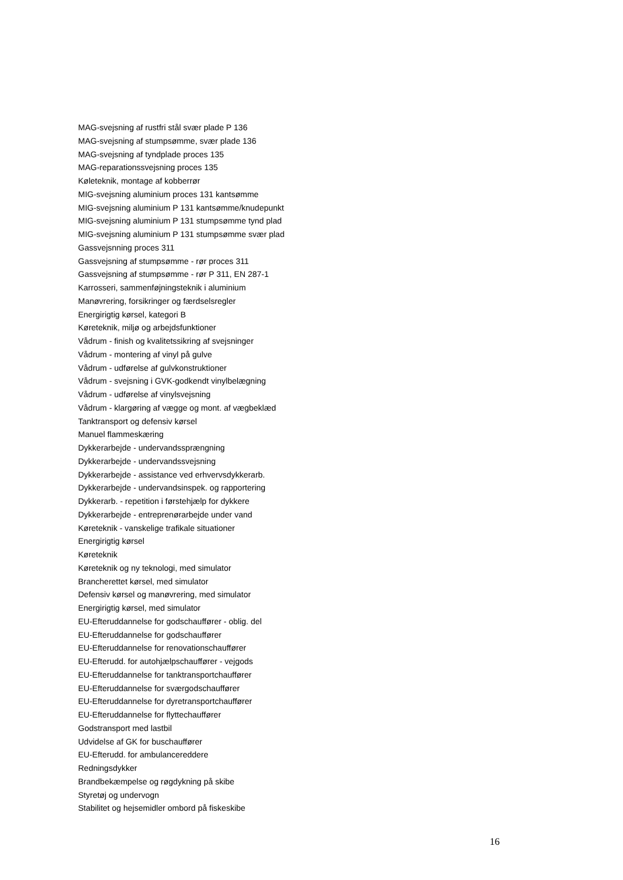MAG-svejsning af rustfri stål svær plade P 136
MAG-svejsning af stumpsømme, svær plade 136
MAG-svejsning af tyndplade proces 135
MAG-reparationssvejsning proces 135
Køleteknik, montage af kobberrør
MIG-svejsning aluminium proces 131 kantsømme
MIG-svejsning aluminium P 131 kantsømme/knudepunkt
MIG-svejsning aluminium P 131 stumpsømme tynd plad
MIG-svejsning aluminium P 131 stumpsømme svær plad
Gassvejsnning proces 311
Gassvejsning af stumpsømme - rør proces 311
Gassvejsning af stumpsømme - rør P 311, EN 287-1
Karrosseri, sammenføjningsteknik i aluminium
Manøvrering, forsikringer og færdselsregler
Energirigtig kørsel, kategori B
Køreteknik, miljø og arbejdsfunktioner
Vådrum - finish og kvalitetssikring af svejsninger
Vådrum - montering af vinyl på gulve
Vådrum - udførelse af gulvkonstruktioner
Vådrum - svejsning i GVK-godkendt vinylbelægning
Vådrum - udførelse af vinylsvejsning
Vådrum - klargøring af vægge og mont. af vægbeklæd
Tanktransport og defensiv kørsel
Manuel flammeskæring
Dykkerarbejde - undervandssprængning
Dykkerarbejde - undervandssvejsning
Dykkerarbejde - assistance ved erhvervsdykkerarb.
Dykkerarbejde - undervandsinspek. og rapportering
Dykkerarb. - repetition i førstehjælp for dykkere
Dykkerarbejde - entreprenørarbejde under vand
Køreteknik - vanskelige trafikale situationer
Energirigtig kørsel
Køreteknik
Køreteknik og ny teknologi, med simulator
Brancherettet kørsel, med simulator
Defensiv kørsel og manøvrering, med simulator
Energirigtig kørsel, med simulator
EU-Efteruddannelse for godschauffører - oblig. del
EU-Efteruddannelse for godschauffører
EU-Efteruddannelse for renovationschauffører
EU-Efterudd. for autohjælpschauffører - vejgods
EU-Efteruddannelse for tanktransportchauffører
EU-Efteruddannelse for sværgodschauffører
EU-Efteruddannelse for dyretransportchauffører
EU-Efteruddannelse for flyttechauffører
Godstransport med lastbil
Udvidelse af GK for buschauffører
EU-Efterudd. for ambulancereddere
Redningsdykker
Brandbekæmpelse og røgdykning på skibe
Styretøj og undervogn
Stabilitet og hejsemidler ombord på fiskeskibe
16